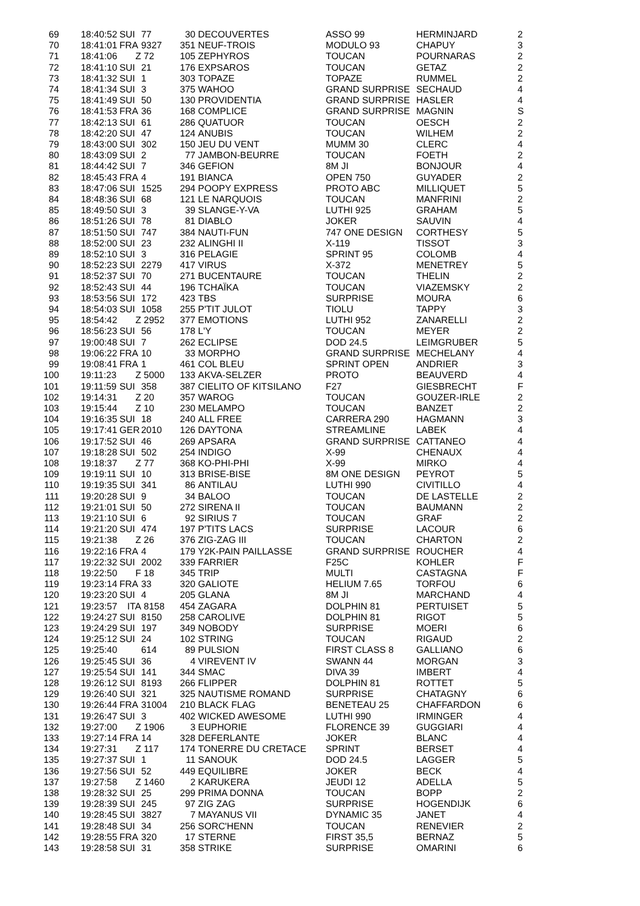| 69 | | 18:40:52 | SUI | 77 | 30 | DECOUVERTES | ASSO 99 | HERMINJARD | 2 |
| 70 | | 18:41:01 | FRA | 9327 | 351 | NEUF-TROIS | MODULO 93 | CHAPUY | 3 |
| 71 | | 18:41:06 | Z | 72 | 105 | ZEPHYROS | TOUCAN | POURNARAS | 2 |
| 72 | | 18:41:10 | SUI | 21 | 176 | EXPSAROS | TOUCAN | GETAZ | 2 |
| 73 | | 18:41:32 | SUI | 1 | 303 | TOPAZE | TOPAZE | RUMMEL | 2 |
| 74 | | 18:41:34 | SUI | 3 | 375 | WAHOO | GRAND SURPRISE | SECHAUD | 4 |
| 75 | | 18:41:49 | SUI | 50 | 130 | PROVIDENTIA | GRAND SURPRISE | HASLER | 4 |
| 76 | | 18:41:53 | FRA | 36 | 168 | COMPLICE | GRAND SURPRISE | MAGNIN | S |
| 77 | | 18:42:13 | SUI | 61 | 286 | QUATUOR | TOUCAN | OESCH | 2 |
| 78 | | 18:42:20 | SUI | 47 | 124 | ANUBIS | TOUCAN | WILHEM | 2 |
| 79 | | 18:43:00 | SUI | 302 | 150 | JEU DU VENT | MUMM 30 | CLERC | 4 |
| 80 | | 18:43:09 | SUI | 2 | 77 | JAMBON-BEURRE | TOUCAN | FOETH | 2 |
| 81 | | 18:44:42 | SUI | 7 | 346 | GEFION | 8M JI | BONJOUR | 4 |
| 82 | | 18:45:43 | FRA | 4 | 191 | BIANCA | OPEN 750 | GUYADER | 2 |
| 83 | | 18:47:06 | SUI | 1525 | 294 | POOPY EXPRESS | PROTO ABC | MILLIQUET | 5 |
| 84 | | 18:48:36 | SUI | 68 | 121 | LE NARQUOIS | TOUCAN | MANFRINI | 2 |
| 85 | | 18:49:50 | SUI | 3 | 39 | SLANGE-Y-VA | LUTHI 925 | GRAHAM | 5 |
| 86 | | 18:51:26 | SUI | 78 | 81 | DIABLO | JOKER | SAUVIN | 4 |
| 87 | | 18:51:50 | SUI | 747 | 384 | NAUTI-FUN | 747 ONE DESIGN | CORTHESY | 5 |
| 88 | | 18:52:00 | SUI | 23 | 232 | ALINGHI II | X-119 | TISSOT | 3 |
| 89 | | 18:52:10 | SUI | 3 | 316 | PELAGIE | SPRINT 95 | COLOMB | 4 |
| 90 | | 18:52:23 | SUI | 2279 | 417 | VIRUS | X-372 | MENETREY | 5 |
| 91 | | 18:52:37 | SUI | 70 | 271 | BUCENTAURE | TOUCAN | THELIN | 2 |
| 92 | | 18:52:43 | SUI | 44 | 196 | TCHAÏKA | TOUCAN | VIAZEMSKY | 2 |
| 93 | | 18:53:56 | SUI | 172 | 423 | TBS | SURPRISE | MOURA | 6 |
| 94 | | 18:54:03 | SUI | 1058 | 255 | P'TIT JULOT | TIOLU | TAPPY | 3 |
| 95 | | 18:54:42 | Z | 2952 | 377 | EMOTIONS | LUTHI 952 | ZANARELLI | 2 |
| 96 | | 18:56:23 | SUI | 56 | 178 | L'Y | TOUCAN | MEYER | 2 |
| 97 | | 19:00:48 | SUI | 7 | 262 | ECLIPSE | DOD 24.5 | LEIMGRUBER | 5 |
| 98 | | 19:06:22 | FRA | 10 | 33 | MORPHO | GRAND SURPRISE | MECHELANY | 4 |
| 99 | | 19:08:41 | FRA | 1 | 461 | COL BLEU | SPRINT OPEN | ANDRIER | 3 |
| 100 | | 19:11:23 | Z | 5000 | 133 | AKVA-SELZER | PROTO | BEAUVERD | 4 |
| 101 | | 19:11:59 | SUI | 358 | 387 | CIELITO OF KITSILANO | F27 | GIESBRECHT | F |
| 102 | | 19:14:31 | Z | 20 | 357 | WAROG | TOUCAN | GOUZER-IRLE | 2 |
| 103 | | 19:15:44 | Z | 10 | 230 | MELAMPO | TOUCAN | BANZET | 2 |
| 104 | | 19:16:35 | SUI | 18 | 240 | ALL FREE | CARRERA 290 | HAGMANN | 3 |
| 105 | | 19:17:41 | GER | 2010 | 126 | DAYTONA | STREAMLINE | LABEK | 4 |
| 106 | | 19:17:52 | SUI | 46 | 269 | APSARA | GRAND SURPRISE | CATTANEO | 4 |
| 107 | | 19:18:28 | SUI | 502 | 254 | INDIGO | X-99 | CHENAUX | 4 |
| 108 | | 19:18:37 | Z | 77 | 368 | KO-PHI-PHI | X-99 | MIRKO | 4 |
| 109 | | 19:19:11 | SUI | 10 | 313 | BRISE-BISE | 8M ONE DESIGN | PEYROT | 5 |
| 110 | | 19:19:35 | SUI | 341 | 86 | ANTILAU | LUTHI 990 | CIVITILLO | 4 |
| 111 | | 19:20:28 | SUI | 9 | 34 | BALOO | TOUCAN | DE LASTELLE | 2 |
| 112 | | 19:21:01 | SUI | 50 | 272 | SIRENA II | TOUCAN | BAUMANN | 2 |
| 113 | | 19:21:10 | SUI | 6 | 92 | SIRIUS 7 | TOUCAN | GRAF | 2 |
| 114 | | 19:21:20 | SUI | 474 | 197 | P'TITS LACS | SURPRISE | LACOUR | 6 |
| 115 | | 19:21:38 | Z | 26 | 376 | ZIG-ZAG III | TOUCAN | CHARTON | 2 |
| 116 | | 19:22:16 | FRA | 4 | 179 | Y2K-PAIN PAILLASSE | GRAND SURPRISE | ROUCHER | 4 |
| 117 | | 19:22:32 | SUI | 2002 | 339 | FARRIER | F25C | KOHLER | F |
| 118 | | 19:22:50 | F | 18 | 345 | TRIP | MULTI | CASTAGNA | F |
| 119 | | 19:23:14 | FRA | 33 | 320 | GALIOTE | HELIUM 7.65 | TORFOU | 6 |
| 120 | | 19:23:20 | SUI | 4 | 205 | GLANA | 8M JI | MARCHAND | 4 |
| 121 | | 19:23:57 | ITA | 8158 | 454 | ZAGARA | DOLPHIN 81 | PERTUISET | 5 |
| 122 | | 19:24:27 | SUI | 8150 | 258 | CAROLIVE | DOLPHIN 81 | RIGOT | 5 |
| 123 | | 19:24:29 | SUI | 197 | 349 | NOBODY | SURPRISE | MOERI | 6 |
| 124 | | 19:25:12 | SUI | 24 | 102 | STRING | TOUCAN | RIGAUD | 2 |
| 125 | | 19:25:40 | | 614 | 89 | PULSION | FIRST CLASS 8 | GALLIANO | 6 |
| 126 | | 19:25:45 | SUI | 36 | 4 | VIREVENT IV | SWANN 44 | MORGAN | 3 |
| 127 | | 19:25:54 | SUI | 141 | 344 | SMAC | DIVA 39 | IMBERT | 4 |
| 128 | | 19:26:12 | SUI | 8193 | 266 | FLIPPER | DOLPHIN 81 | ROTTET | 5 |
| 129 | | 19:26:40 | SUI | 321 | 325 | NAUTISME ROMAND | SURPRISE | CHATAGNY | 6 |
| 130 | | 19:26:44 | FRA | 31004 | 210 | BLACK FLAG | BENETEAU 25 | CHAFFARDON | 6 |
| 131 | | 19:26:47 | SUI | 3 | 402 | WICKED AWESOME | LUTHI 990 | IRMINGER | 4 |
| 132 | | 19:27:00 | Z | 1906 | 3 | EUPHORIE | FLORENCE 39 | GUGGIARI | 4 |
| 133 | | 19:27:14 | FRA | 14 | 328 | DEFERLANTE | JOKER | BLANC | 4 |
| 134 | | 19:27:31 | Z | 117 | 174 | TONERRE DU CRETACE | SPRINT | BERSET | 4 |
| 135 | | 19:27:37 | SUI | 1 | 11 | SANOUK | DOD 24.5 | LAGGER | 5 |
| 136 | | 19:27:56 | SUI | 52 | 449 | EQUILIBRE | JOKER | BECK | 4 |
| 137 | | 19:27:58 | Z | 1460 | 2 | KARUKERA | JEUDI 12 | ADELLA | 5 |
| 138 | | 19:28:32 | SUI | 25 | 299 | PRIMA DONNA | TOUCAN | BOPP | 2 |
| 139 | | 19:28:39 | SUI | 245 | 97 | ZIG ZAG | SURPRISE | HOGENDIJK | 6 |
| 140 | | 19:28:45 | SUI | 3827 | 7 | MAYANUS VII | DYNAMIC 35 | JANET | 4 |
| 141 | | 19:28:48 | SUI | 34 | 256 | SORC'HENN | TOUCAN | RENEVIER | 2 |
| 142 | | 19:28:55 | FRA | 320 | 17 | STERNE | FIRST 35,5 | BERNAZ | 5 |
| 143 | | 19:28:58 | SUI | 31 | 358 | STRIKE | SURPRISE | OMARINI | 6 |